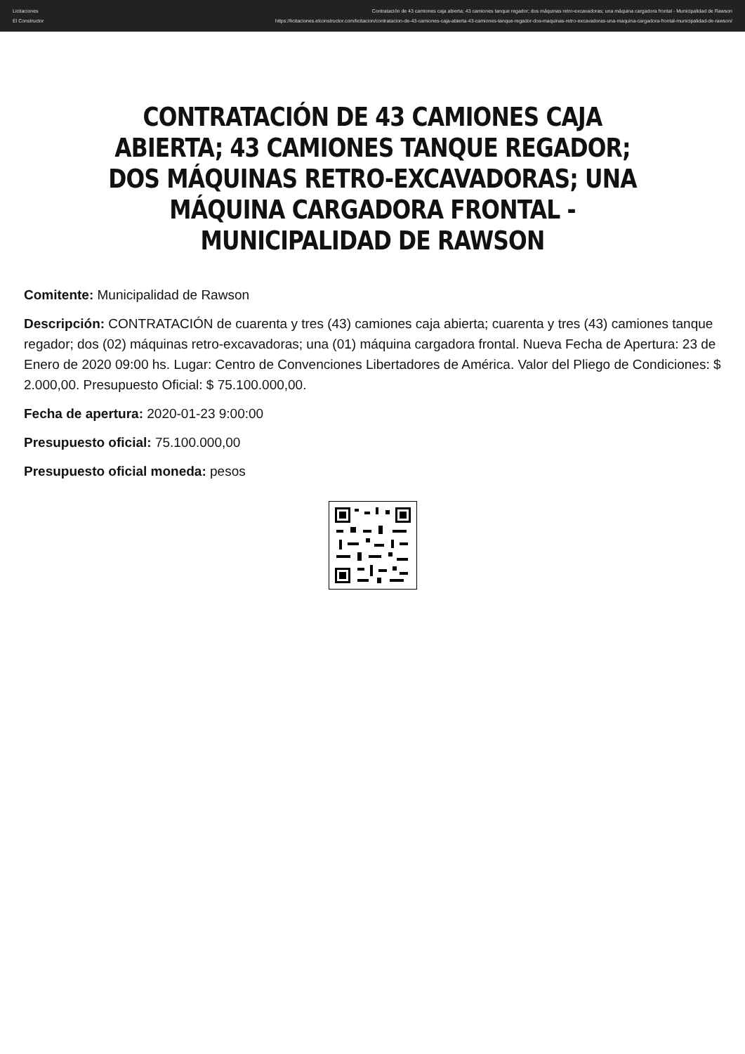Licitaciones
El Constructor
Contratación de 43 camiones caja abierta; 43 camiones tanque regador; dos máquinas retro-excavadoras; una máquina cargadora frontal - Municipalidad de Rawson
https://licitaciones.elconstructor.com/licitacion/contratacion-de-43-camiones-caja-abierta-43-camiones-tanque-regador-dos-maquinas-retro-excavadoras-una-maquina-cargadora-frontal-municipalidad-de-rawson/
CONTRATACIÓN DE 43 CAMIONES CAJA ABIERTA; 43 CAMIONES TANQUE REGADOR; DOS MÁQUINAS RETRO-EXCAVADORAS; UNA MÁQUINA CARGADORA FRONTAL - MUNICIPALIDAD DE RAWSON
Comitente: Municipalidad de Rawson
Descripción: CONTRATACIÓN de cuarenta y tres (43) camiones caja abierta; cuarenta y tres (43) camiones tanque regador; dos (02) máquinas retro-excavadoras; una (01) máquina cargadora frontal. Nueva Fecha de Apertura: 23 de Enero de 2020 09:00 hs. Lugar: Centro de Convenciones Libertadores de América. Valor del Pliego de Condiciones: $ 2.000,00. Presupuesto Oficial: $ 75.100.000,00.
Fecha de apertura: 2020-01-23 9:00:00
Presupuesto oficial: 75.100.000,00
Presupuesto oficial moneda: pesos